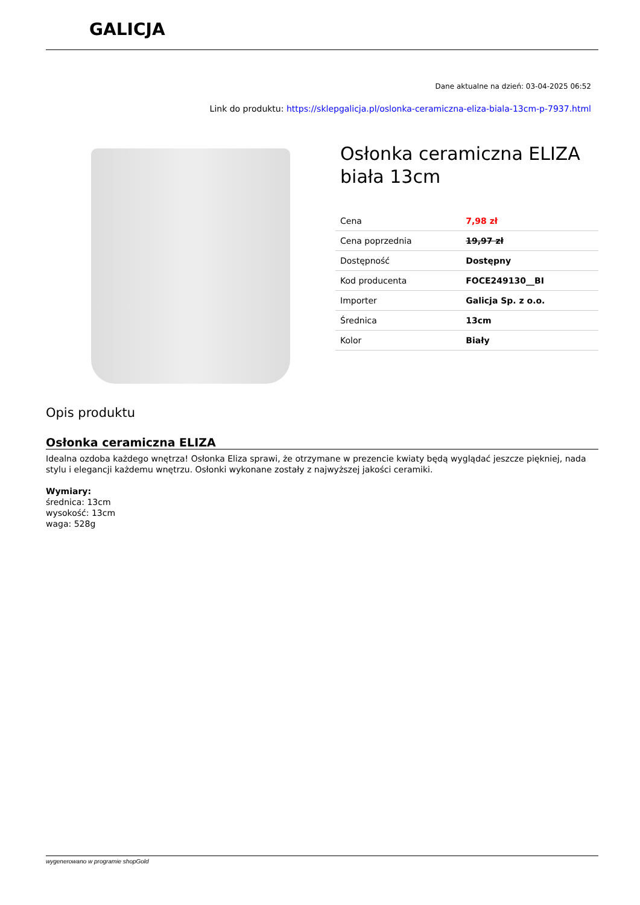GALICJA
Dane aktualne na dzień: 03-04-2025 06:52
Link do produktu: https://sklepgalicja.pl/oslonka-ceramiczna-eliza-biala-13cm-p-7937.html
Osłonka ceramiczna ELIZA biała 13cm
| Cena | 7,98 zł |
| Cena poprzednia | 19,97 zł |
| Dostępność | Dostępny |
| Kod producenta | FOCE249130__BI |
| Importer | Galicja Sp. z o.o. |
| Średnica | 13cm |
| Kolor | Biały |
Opis produktu
Osłonka ceramiczna ELIZA
Idealna ozdoba każdego wnętrza! Osłonka Eliza sprawi, że otrzymane w prezencie kwiaty będą wyglądać jeszcze piękniej, nada stylu i elegancji każdemu wnętrzu. Osłonki wykonane zostały z najwyższej jakości ceramiki.
Wymiary:
średnica: 13cm
wysokość: 13cm
waga: 528g
wygenerowano w programie shopGold